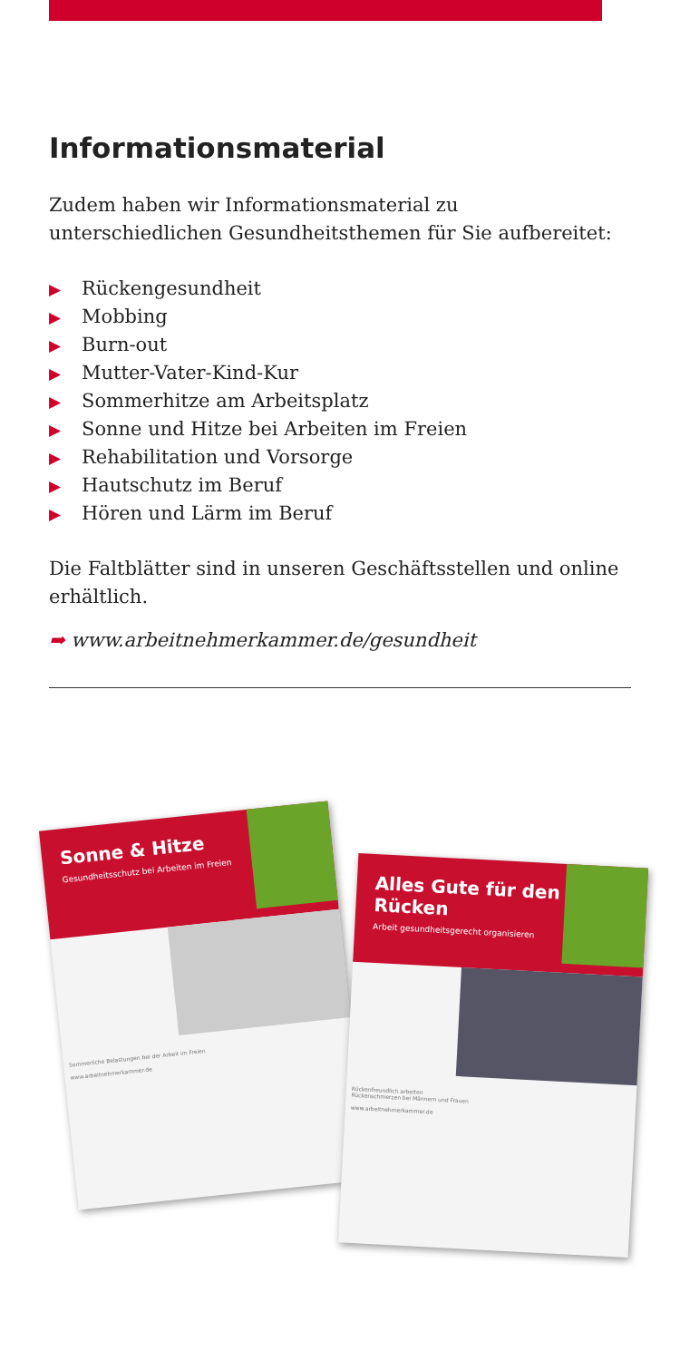Informationsmaterial
Zudem haben wir Informationsmaterial zu unterschiedlichen Gesundheitsthemen für Sie aufbereitet:
▶ Rückengesundheit
▶ Mobbing
▶ Burn-out
▶ Mutter-Vater-Kind-Kur
▶ Sommerhitze am Arbeitsplatz
▶ Sonne und Hitze bei Arbeiten im Freien
▶ Rehabilitation und Vorsorge
▶ Hautschutz im Beruf
▶ Hören und Lärm im Beruf
Die Faltblätter sind in unseren Geschäftsstellen und online erhältlich.
➡ www.arbeitnehmerkammer.de/gesundheit
Sonne & Hitze
Gesundheitsschutz bei Arbeiten im Freien
Sommerliche Belastungen bei der Arbeit im Freien
www.arbeitnehmerkammer.de
Alles Gute für den Rücken
Arbeit gesundheitsgerecht organisieren
Rückenfreundlich arbeiten
Rückenschmerzen bei Männern und Frauen
www.arbeitnehmerkammer.de